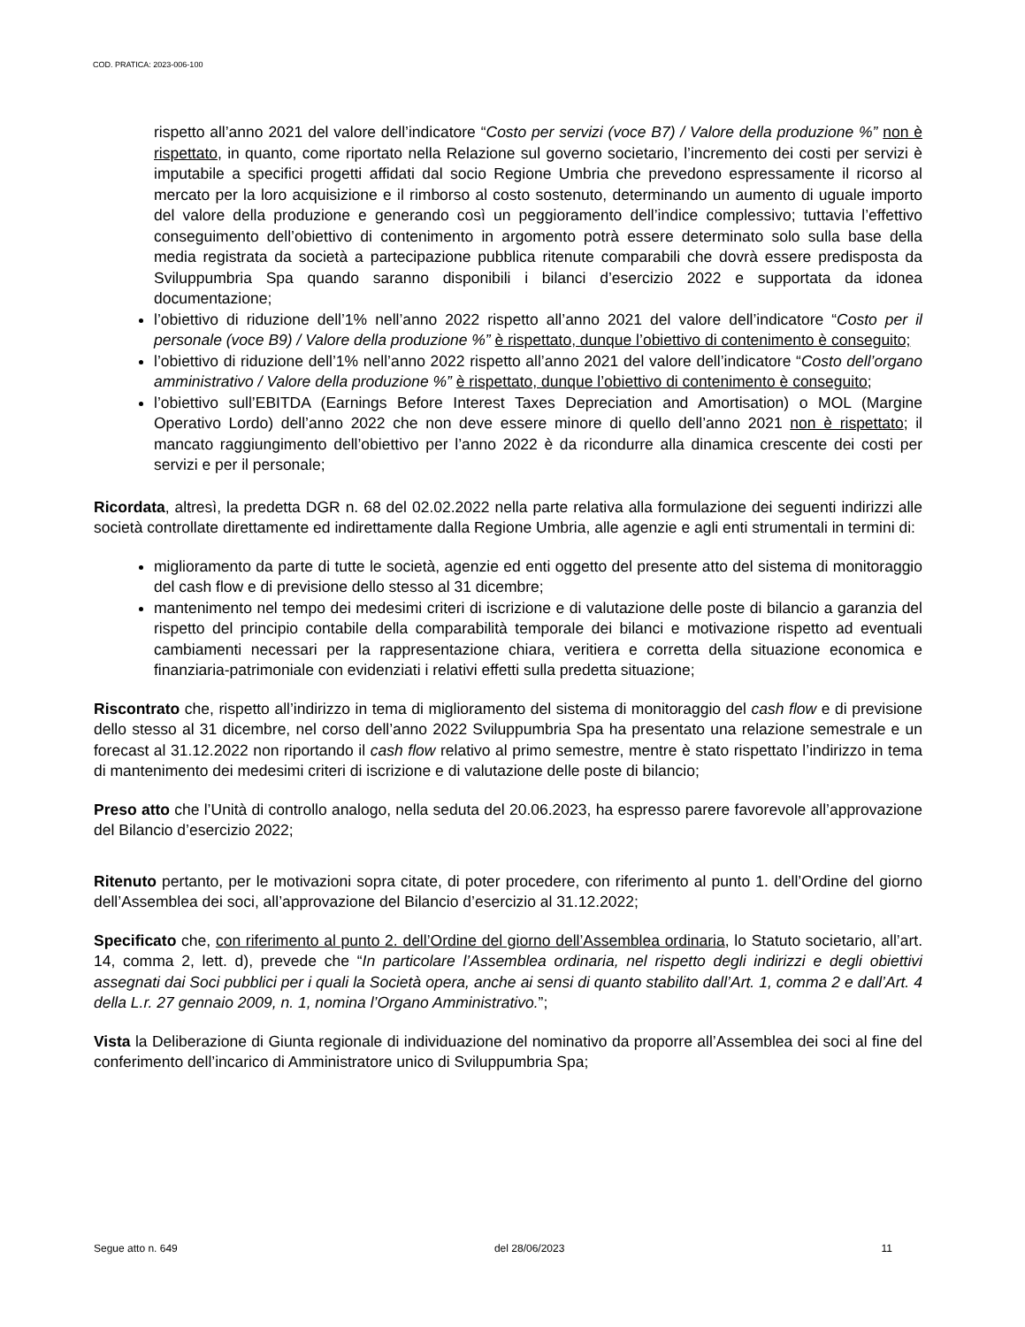COD. PRATICA: 2023-006-100
rispetto all’anno 2021 del valore dell’indicatore “Costo per servizi (voce B7) / Valore della produzione %” non è rispettato, in quanto, come riportato nella Relazione sul governo societario, l’incremento dei costi per servizi è imputabile a specifici progetti affidati dal socio Regione Umbria che prevedono espressamente il ricorso al mercato per la loro acquisizione e il rimborso al costo sostenuto, determinando un aumento di uguale importo del valore della produzione e generando così un peggioramento dell’indice complessivo; tuttavia l’effettivo conseguimento dell’obiettivo di contenimento in argomento potrà essere determinato solo sulla base della media registrata da società a partecipazione pubblica ritenute comparabili che dovrà essere predisposta da Sviluppumbria Spa quando saranno disponibili i bilanci d’esercizio 2022 e supportata da idonea documentazione;
l’obiettivo di riduzione dell’1% nell’anno 2022 rispetto all’anno 2021 del valore dell’indicatore “Costo per il personale (voce B9) / Valore della produzione %” è rispettato, dunque l’obiettivo di contenimento è conseguito;
l’obiettivo di riduzione dell’1% nell’anno 2022 rispetto all’anno 2021 del valore dell’indicatore “Costo dell’organo amministrativo / Valore della produzione %” è rispettato, dunque l’obiettivo di contenimento è conseguito;
l’obiettivo sull’EBITDA (Earnings Before Interest Taxes Depreciation and Amortisation) o MOL (Margine Operativo Lordo) dell’anno 2022 che non deve essere minore di quello dell’anno 2021 non è rispettato; il mancato raggiungimento dell’obiettivo per l’anno 2022 è da ricondurre alla dinamica crescente dei costi per servizi e per il personale;
Ricordata, altresì, la predetta DGR n. 68 del 02.02.2022 nella parte relativa alla formulazione dei seguenti indirizzi alle società controllate direttamente ed indirettamente dalla Regione Umbria, alle agenzie e agli enti strumentali in termini di:
miglioramento da parte di tutte le società, agenzie ed enti oggetto del presente atto del sistema di monitoraggio del cash flow e di previsione dello stesso al 31 dicembre;
mantenimento nel tempo dei medesimi criteri di iscrizione e di valutazione delle poste di bilancio a garanzia del rispetto del principio contabile della comparabilità temporale dei bilanci e motivazione rispetto ad eventuali cambiamenti necessari per la rappresentazione chiara, veritiera e corretta della situazione economica e finanziaria-patrimoniale con evidenziati i relativi effetti sulla predetta situazione;
Riscontrato che, rispetto all’indirizzo in tema di miglioramento del sistema di monitoraggio del cash flow e di previsione dello stesso al 31 dicembre, nel corso dell’anno 2022 Sviluppumbria Spa ha presentato una relazione semestrale e un forecast al 31.12.2022 non riportando il cash flow relativo al primo semestre, mentre è stato rispettato l’indirizzo in tema di mantenimento dei medesimi criteri di iscrizione e di valutazione delle poste di bilancio;
Preso atto che l’Unità di controllo analogo, nella seduta del 20.06.2023, ha espresso parere favorevole all’approvazione del Bilancio d’esercizio 2022;
Ritenuto pertanto, per le motivazioni sopra citate, di poter procedere, con riferimento al punto 1. dell’Ordine del giorno dell’Assemblea dei soci, all’approvazione del Bilancio d’esercizio al 31.12.2022;
Specificato che, con riferimento al punto 2. dell’Ordine del giorno dell’Assemblea ordinaria, lo Statuto societario, all’art. 14, comma 2, lett. d), prevede che “In particolare l’Assemblea ordinaria, nel rispetto degli indirizzi e degli obiettivi assegnati dai Soci pubblici per i quali la Società opera, anche ai sensi di quanto stabilito dall’Art. 1, comma 2 e dall’Art. 4 della L.r. 27 gennaio 2009, n. 1, nomina l’Organo Amministrativo.”;
Vista la Deliberazione di Giunta regionale di individuazione del nominativo da proporre all’Assemblea dei soci al fine del conferimento dell’incarico di Amministratore unico di Sviluppumbria Spa;
Segue atto n. 649 del 28/06/2023 11